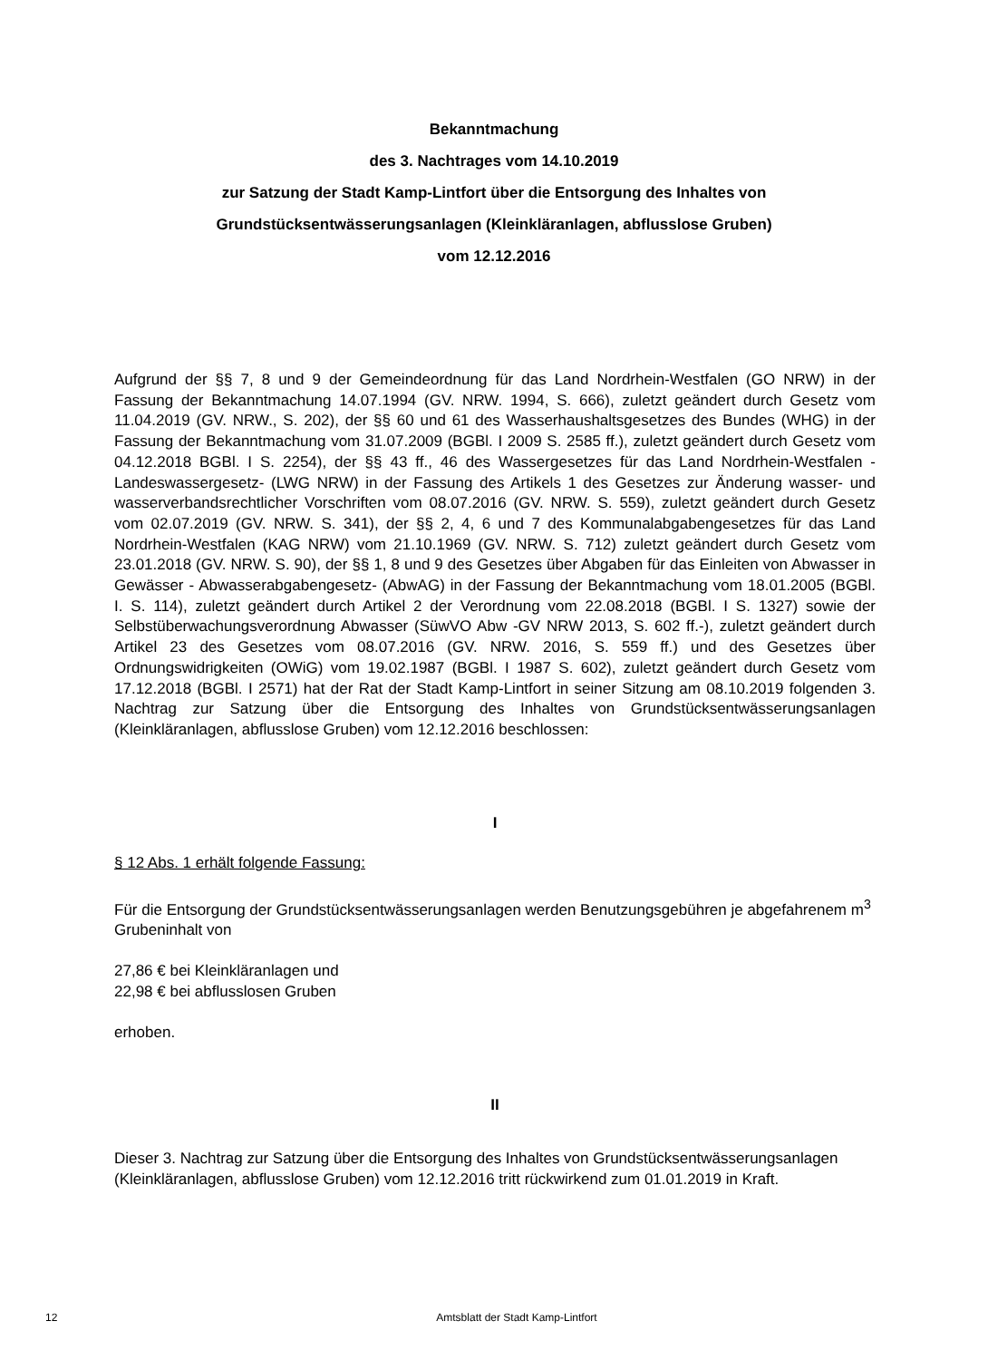Bekanntmachung
des 3. Nachtrages vom 14.10.2019
zur Satzung der Stadt Kamp-Lintfort über die Entsorgung des Inhaltes von
Grundstücksentwässerungsanlagen (Kleinkläranlagen, abflusslose Gruben)
vom 12.12.2016
Aufgrund der §§ 7, 8 und 9 der Gemeindeordnung für das Land Nordrhein-Westfalen (GO NRW) in der Fassung der Bekanntmachung 14.07.1994 (GV. NRW. 1994, S. 666), zuletzt geändert durch Gesetz vom 11.04.2019 (GV. NRW., S. 202), der §§ 60 und 61 des Wasserhaushaltsgesetzes des Bundes (WHG) in der Fassung der Bekanntmachung vom 31.07.2009 (BGBl. I 2009 S. 2585 ff.), zuletzt geändert durch Gesetz vom 04.12.2018 BGBl. I S. 2254), der §§ 43 ff., 46 des Wassergesetzes für das Land Nordrhein-Westfalen - Landeswassergesetz- (LWG NRW) in der Fassung des Artikels 1 des Gesetzes zur Änderung wasser- und wasserverbandsrechtlicher Vorschriften vom 08.07.2016 (GV. NRW. S. 559), zuletzt geändert durch Gesetz vom 02.07.2019 (GV. NRW. S. 341), der §§ 2, 4, 6 und 7 des Kommunalabgabengesetzes für das Land Nordrhein-Westfalen (KAG NRW) vom 21.10.1969 (GV. NRW. S. 712) zuletzt geändert durch Gesetz vom 23.01.2018 (GV. NRW. S. 90), der §§ 1, 8 und 9 des Gesetzes über Abgaben für das Einleiten von Abwasser in Gewässer - Abwasserabgabengesetz- (AbwAG) in der Fassung der Bekanntmachung vom 18.01.2005 (BGBl. I. S. 114), zuletzt geändert durch Artikel 2 der Verordnung vom 22.08.2018 (BGBl. I S. 1327) sowie der Selbstüberwachungsverordnung Abwasser (SüwVO Abw -GV NRW 2013, S. 602 ff.-), zuletzt geändert durch Artikel 23 des Gesetzes vom 08.07.2016 (GV. NRW. 2016, S. 559 ff.) und des Gesetzes über Ordnungswidrigkeiten (OWiG) vom 19.02.1987 (BGBl. I 1987 S. 602), zuletzt geändert durch Gesetz vom 17.12.2018 (BGBl. I 2571) hat der Rat der Stadt Kamp-Lintfort in seiner Sitzung am 08.10.2019 folgenden 3. Nachtrag zur Satzung über die Entsorgung des Inhaltes von Grundstücksentwässerungsanlagen (Kleinkläranlagen, abflusslose Gruben) vom 12.12.2016 beschlossen:
I
§ 12 Abs. 1 erhält folgende Fassung:
Für die Entsorgung der Grundstücksentwässerungsanlagen werden Benutzungsgebühren je abgefahrenem m<sup>3</sup> Grubeninhalt von
27,86 € bei Kleinkläranlagen und
22,98 € bei abflusslosen Gruben
erhoben.
II
Dieser 3. Nachtrag zur Satzung über die Entsorgung des Inhaltes von Grundstücksentwässerungsanlagen (Kleinkläranlagen, abflusslose Gruben) vom 12.12.2016 tritt rückwirkend zum 01.01.2019 in Kraft.
12 Amtsblatt der Stadt Kamp-Lintfort